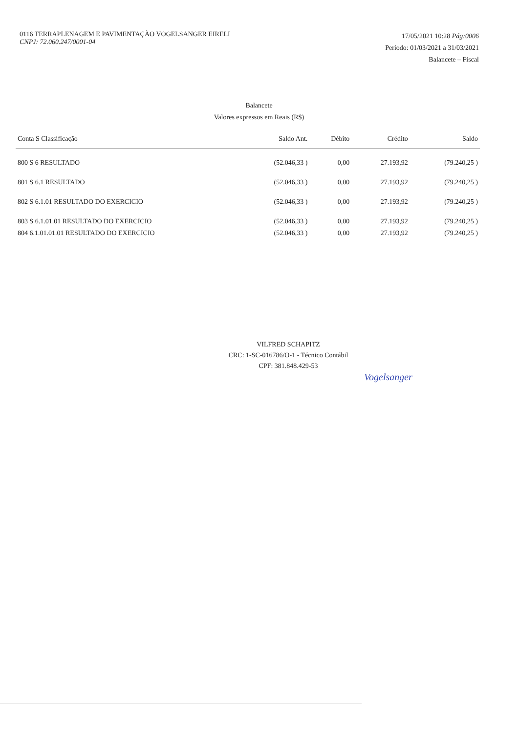0116 TERRAPLENAGEM E PAVIMENTAÇÃO VOGELSANGER EIRELI
CNPJ: 72.060.247/0001-04
17/05/2021 10:28 Pág:0006
Período: 01/03/2021 a 31/03/2021
Balancete – Fiscal
Balancete
Valores expressos em Reais (R$)
| Conta S Classificação | Saldo Ant. | Débito | Crédito | Saldo |
| --- | --- | --- | --- | --- |
| 800 S 6 RESULTADO | (52.046,33 ) | 0,00 | 27.193,92 | (79.240,25 ) |
| 801 S 6.1 RESULTADO | (52.046,33 ) | 0,00 | 27.193,92 | (79.240,25 ) |
| 802 S 6.1.01 RESULTADO DO EXERCICIO | (52.046,33 ) | 0,00 | 27.193,92 | (79.240,25 ) |
| 803 S 6.1.01.01 RESULTADO DO EXERCICIO | (52.046,33 ) | 0,00 | 27.193,92 | (79.240,25 ) |
| 804 6.1.01.01.01 RESULTADO DO EXERCICIO | (52.046,33 ) | 0,00 | 27.193,92 | (79.240,25 ) |
VILFRED SCHAPITZ
CRC: 1-SC-016786/O-1 - Técnico Contábil
CPF: 381.848.429-53
Vogelsanger